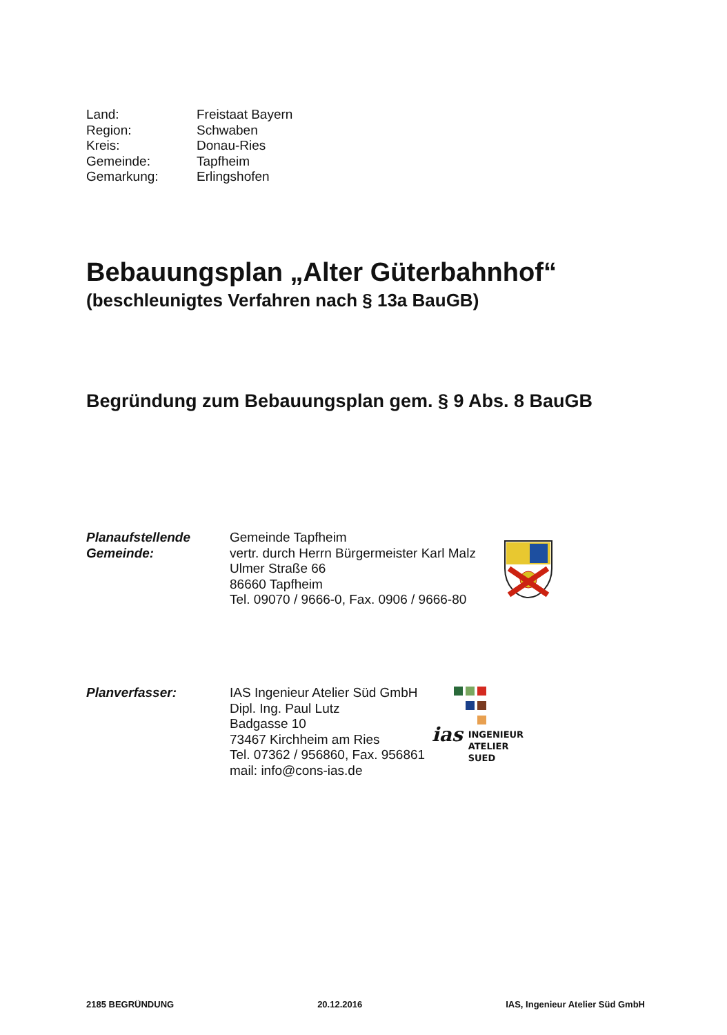Land: Freistaat Bayern
Region: Schwaben
Kreis: Donau-Ries
Gemeinde: Tapfheim
Gemarkung: Erlingshofen
Bebauungsplan „Alter Güterbahnhof“
(beschleunigtes Verfahren nach § 13a BauGB)
Begründung zum Bebauungsplan gem. § 9 Abs. 8 BauGB
Planaufstellende
Gemeinde:
Gemeinde Tapfheim
vertr. durch Herrn Bürgermeister Karl Malz
Ulmer Straße 66
86660 Tapfheim
Tel. 09070 / 9666-0, Fax. 0906 / 9666-80
Planverfasser: IAS Ingenieur Atelier Süd GmbH
Dipl. Ing. Paul Lutz
Badgasse 10
73467 Kirchheim am Ries
Tel. 07362 / 956860, Fax. 956861
mail: info@cons-ias.de
ias INGENIEUR
ATELIER
SUED
2185 BEGRÜNDUNG 20.12.2016 IAS, Ingenieur Atelier Süd GmbH